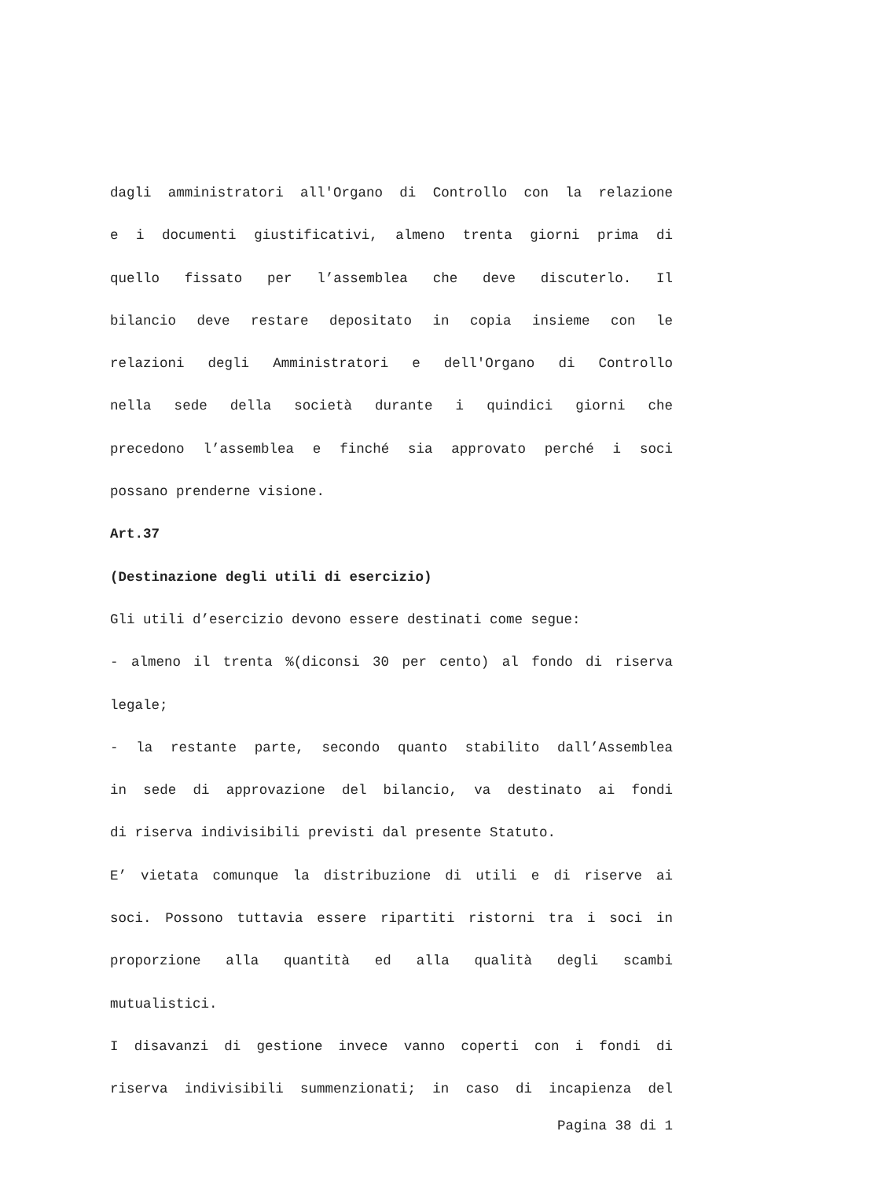dagli amministratori all'Organo di Controllo con la relazione
e i documenti giustificativi, almeno trenta giorni prima di
quello fissato per l’assemblea che deve discuterlo. Il
bilancio deve restare depositato in copia insieme con le
relazioni degli Amministratori e dell'Organo di Controllo
nella sede della società durante i quindici giorni che
precedono l’assemblea e finché sia approvato perché i soci
possano prenderne visione.
Art.37
(Destinazione degli utili di esercizio)
Gli utili d’esercizio devono essere destinati come segue:
- almeno il trenta %(diconsi 30 per cento) al fondo di riserva
legale;
- la restante parte, secondo quanto stabilito dall’Assemblea
in sede di approvazione del bilancio, va destinato ai fondi
di riserva indivisibili previsti dal presente Statuto.
E’ vietata comunque la distribuzione di utili e di riserve ai
soci. Possono tuttavia essere ripartiti ristorni tra i soci in
proporzione alla quantità ed alla qualità degli scambi
mutualistici.
I disavanzi di gestione invece vanno coperti con i fondi di
riserva indivisibili summenzionati; in caso di incapienza del
Pagina 38 di 1